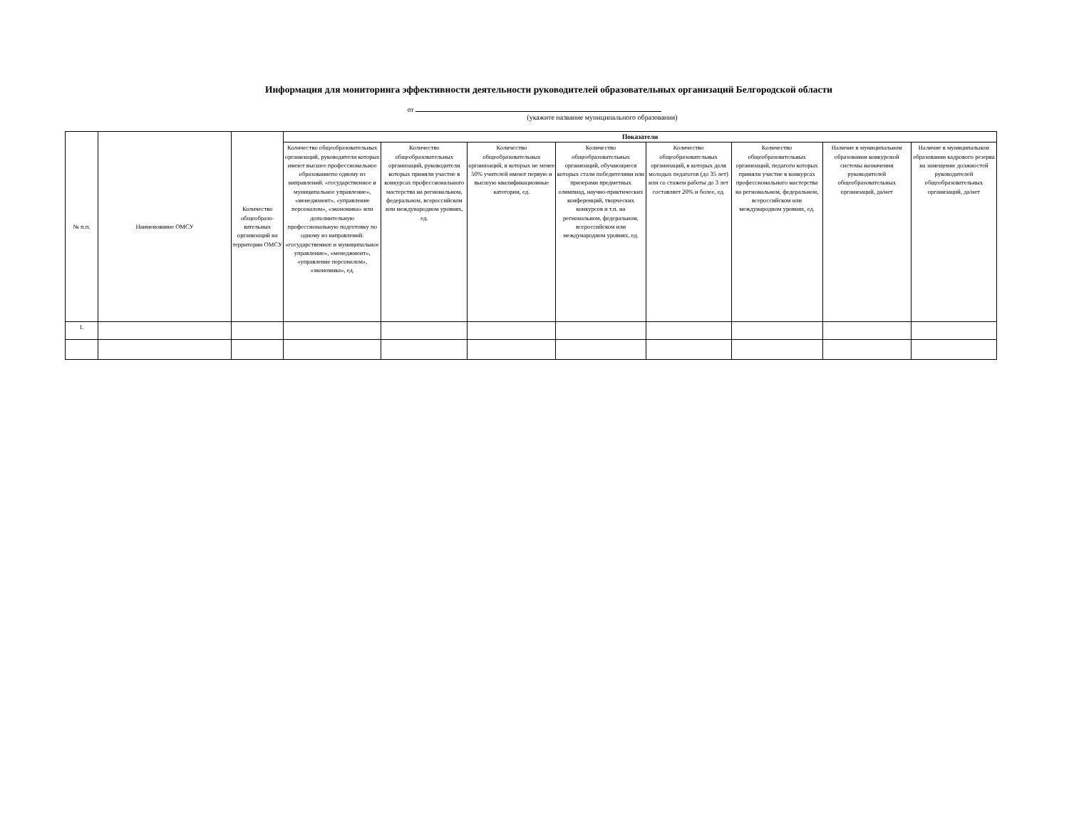Информация для мониторинга эффективности деятельности руководителей образовательных организаций Белгородской области
от
(укажите название муниципального образования)
| № п.п. | Наименование ОМСУ | Количество общеобразо-вательных организаций на территории ОМСУ | Показатели | | | | | | | |
| --- | --- | --- | --- | --- | --- | --- | --- | --- | --- | --- |
| | | | Количество общеобразовательных организаций, руководители которых имеют высшее профессиональное образованиепо одному из направлений: «государственное и муниципальное управление», «менеджмент», «управление персоналом», «экономика» или дополнительную профессиональную подготовку по одному из направлений: «государственное и муниципальное управление», «менеджмент», «управление персоналом», «экономика», ед. | Количество общеобразовательных организаций, руководители которых приняли участие в конкурсах профессионального мастерства на региональном, федеральном, всероссийском или международном уровнях, ед. | Количество общеобразовательных организаций, в которых не менее 50% учителей имеют первую и высшую квалификационные категории, ед. | Количество общеобразовательных организаций, обучающиеся которых стали победителями или призерами предметных олимпиад, научно-практических конференций, творческих конкурсов и т.п. на региональном, федеральном, всероссийском или международном уровнях, ед. | Количество общеобразовательных организаций, в которых доля молодых педагогов (до 35 лет) или со стажем работы до 3 лет составляет 20% и более, ед. | Количество общеобразовательных организаций, педагоги которых приняли участие в конкурсах профессионального мастерства на региональном, федеральном, всероссийском или международном уровнях, ед. | Наличие в муниципальном образовании конкурсной системы назначения руководителей общеобразовательных организаций, да/нет | Наличие в муниципальном образовании кадрового резерва на замещение должностей руководителей общеобразовательных организаций, да/нет |
| 1. | | | | | | | | | | |